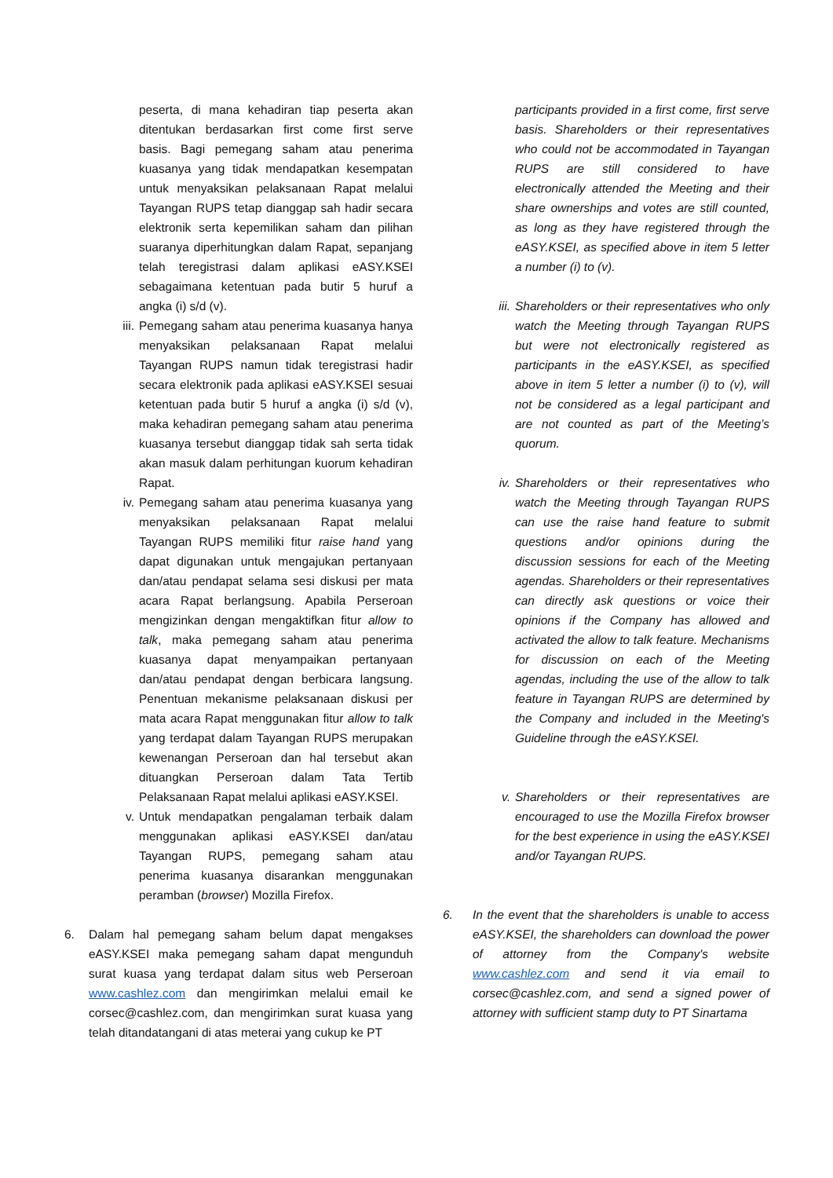peserta, di mana kehadiran tiap peserta akan ditentukan berdasarkan first come first serve basis. Bagi pemegang saham atau penerima kuasanya yang tidak mendapatkan kesempatan untuk menyaksikan pelaksanaan Rapat melalui Tayangan RUPS tetap dianggap sah hadir secara elektronik serta kepemilikan saham dan pilihan suaranya diperhitungkan dalam Rapat, sepanjang telah teregistrasi dalam aplikasi eASY.KSEI sebagaimana ketentuan pada butir 5 huruf a angka (i) s/d (v).
iii. Pemegang saham atau penerima kuasanya hanya menyaksikan pelaksanaan Rapat melalui Tayangan RUPS namun tidak teregistrasi hadir secara elektronik pada aplikasi eASY.KSEI sesuai ketentuan pada butir 5 huruf a angka (i) s/d (v), maka kehadiran pemegang saham atau penerima kuasanya tersebut dianggap tidak sah serta tidak akan masuk dalam perhitungan kuorum kehadiran Rapat.
iv. Pemegang saham atau penerima kuasanya yang menyaksikan pelaksanaan Rapat melalui Tayangan RUPS memiliki fitur raise hand yang dapat digunakan untuk mengajukan pertanyaan dan/atau pendapat selama sesi diskusi per mata acara Rapat berlangsung. Apabila Perseroan mengizinkan dengan mengaktifkan fitur allow to talk, maka pemegang saham atau penerima kuasanya dapat menyampaikan pertanyaan dan/atau pendapat dengan berbicara langsung. Penentuan mekanisme pelaksanaan diskusi per mata acara Rapat menggunakan fitur allow to talk yang terdapat dalam Tayangan RUPS merupakan kewenangan Perseroan dan hal tersebut akan dituangkan Perseroan dalam Tata Tertib Pelaksanaan Rapat melalui aplikasi eASY.KSEI.
v. Untuk mendapatkan pengalaman terbaik dalam menggunakan aplikasi eASY.KSEI dan/atau Tayangan RUPS, pemegang saham atau penerima kuasanya disarankan menggunakan peramban (browser) Mozilla Firefox.
6. Dalam hal pemegang saham belum dapat mengakses eASY.KSEI maka pemegang saham dapat mengunduh surat kuasa yang terdapat dalam situs web Perseroan www.cashlez.com dan mengirimkan melalui email ke corsec@cashlez.com, dan mengirimkan surat kuasa yang telah ditandatangani di atas meterai yang cukup ke PT
participants provided in a first come, first serve basis. Shareholders or their representatives who could not be accommodated in Tayangan RUPS are still considered to have electronically attended the Meeting and their share ownerships and votes are still counted, as long as they have registered through the eASY.KSEI, as specified above in item 5 letter a number (i) to (v).
iii. Shareholders or their representatives who only watch the Meeting through Tayangan RUPS but were not electronically registered as participants in the eASY.KSEI, as specified above in item 5 letter a number (i) to (v), will not be considered as a legal participant and are not counted as part of the Meeting’s quorum.
iv. Shareholders or their representatives who watch the Meeting through Tayangan RUPS can use the raise hand feature to submit questions and/or opinions during the discussion sessions for each of the Meeting agendas. Shareholders or their representatives can directly ask questions or voice their opinions if the Company has allowed and activated the allow to talk feature. Mechanisms for discussion on each of the Meeting agendas, including the use of the allow to talk feature in Tayangan RUPS are determined by the Company and included in the Meeting's Guideline through the eASY.KSEI.
v. Shareholders or their representatives are encouraged to use the Mozilla Firefox browser for the best experience in using the eASY.KSEI and/or Tayangan RUPS.
6. In the event that the shareholders is unable to access eASY.KSEI, the shareholders can download the power of attorney from the Company's website www.cashlez.com and send it via email to corsec@cashlez.com, and send a signed power of attorney with sufficient stamp duty to PT Sinartama